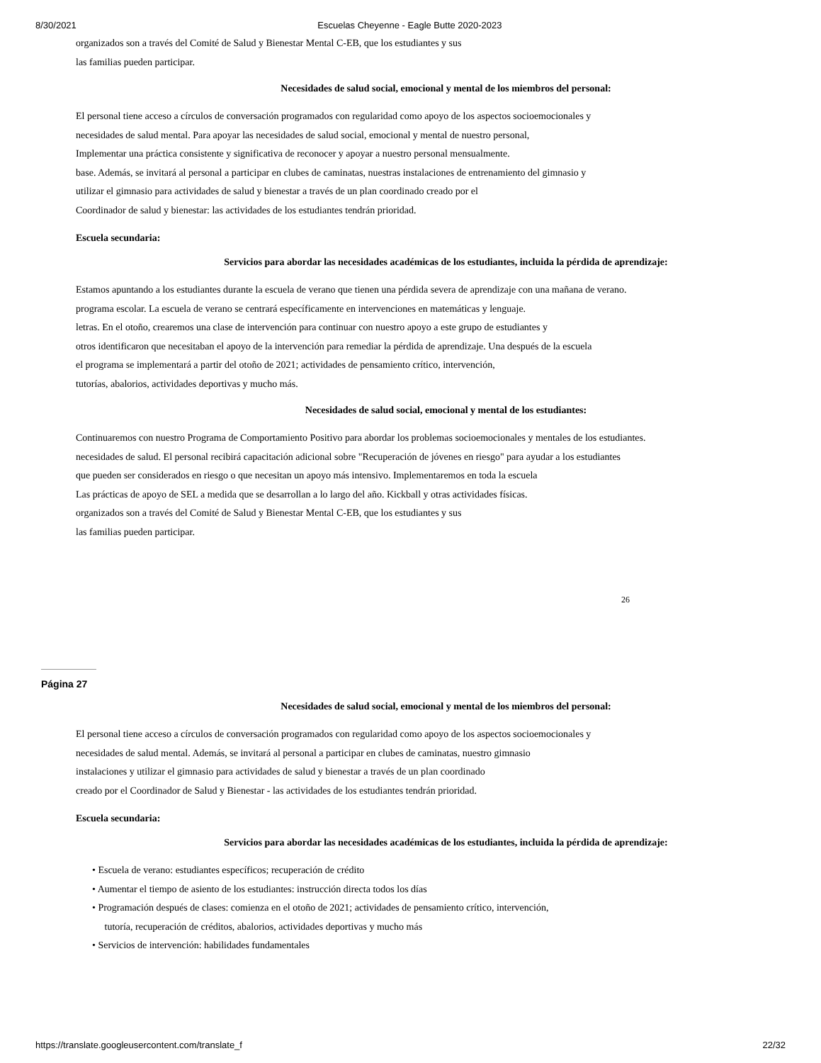8/30/2021 Escuelas Cheyenne - Eagle Butte 2020-2023
organizados son a través del Comité de Salud y Bienestar Mental C-EB, que los estudiantes y sus
las familias pueden participar.
Necesidades de salud social, emocional y mental de los miembros del personal:
El personal tiene acceso a círculos de conversación programados con regularidad como apoyo de los aspectos socioemocionales y
necesidades de salud mental. Para apoyar las necesidades de salud social, emocional y mental de nuestro personal,
Implementar una práctica consistente y significativa de reconocer y apoyar a nuestro personal mensualmente.
base. Además, se invitará al personal a participar en clubes de caminatas, nuestras instalaciones de entrenamiento del gimnasio y
utilizar el gimnasio para actividades de salud y bienestar a través de un plan coordinado creado por el
Coordinador de salud y bienestar: las actividades de los estudiantes tendrán prioridad.
Escuela secundaria:
Servicios para abordar las necesidades académicas de los estudiantes, incluida la pérdida de aprendizaje:
Estamos apuntando a los estudiantes durante la escuela de verano que tienen una pérdida severa de aprendizaje con una mañana de verano.
programa escolar. La escuela de verano se centrará específicamente en intervenciones en matemáticas y lenguaje.
letras. En el otoño, crearemos una clase de intervención para continuar con nuestro apoyo a este grupo de estudiantes y
otros identificaron que necesitaban el apoyo de la intervención para remediar la pérdida de aprendizaje. Una después de la escuela
el programa se implementará a partir del otoño de 2021; actividades de pensamiento crítico, intervención,
tutorías, abalorios, actividades deportivas y mucho más.
Necesidades de salud social, emocional y mental de los estudiantes:
Continuaremos con nuestro Programa de Comportamiento Positivo para abordar los problemas socioemocionales y mentales de los estudiantes.
necesidades de salud. El personal recibirá capacitación adicional sobre "Recuperación de jóvenes en riesgo" para ayudar a los estudiantes
que pueden ser considerados en riesgo o que necesitan un apoyo más intensivo. Implementaremos en toda la escuela
Las prácticas de apoyo de SEL a medida que se desarrollan a lo largo del año. Kickball y otras actividades físicas.
organizados son a través del Comité de Salud y Bienestar Mental C-EB, que los estudiantes y sus
las familias pueden participar.
26
Página 27
Necesidades de salud social, emocional y mental de los miembros del personal:
El personal tiene acceso a círculos de conversación programados con regularidad como apoyo de los aspectos socioemocionales y
necesidades de salud mental. Además, se invitará al personal a participar en clubes de caminatas, nuestro gimnasio
instalaciones y utilizar el gimnasio para actividades de salud y bienestar a través de un plan coordinado
creado por el Coordinador de Salud y Bienestar - las actividades de los estudiantes tendrán prioridad.
Escuela secundaria:
Servicios para abordar las necesidades académicas de los estudiantes, incluida la pérdida de aprendizaje:
• Escuela de verano: estudiantes específicos; recuperación de crédito
• Aumentar el tiempo de asiento de los estudiantes: instrucción directa todos los días
• Programación después de clases: comienza en el otoño de 2021; actividades de pensamiento crítico, intervención,
tutoría, recuperación de créditos, abalorios, actividades deportivas y mucho más
• Servicios de intervención: habilidades fundamentales
https://translate.googleusercontent.com/translate_f 22/32